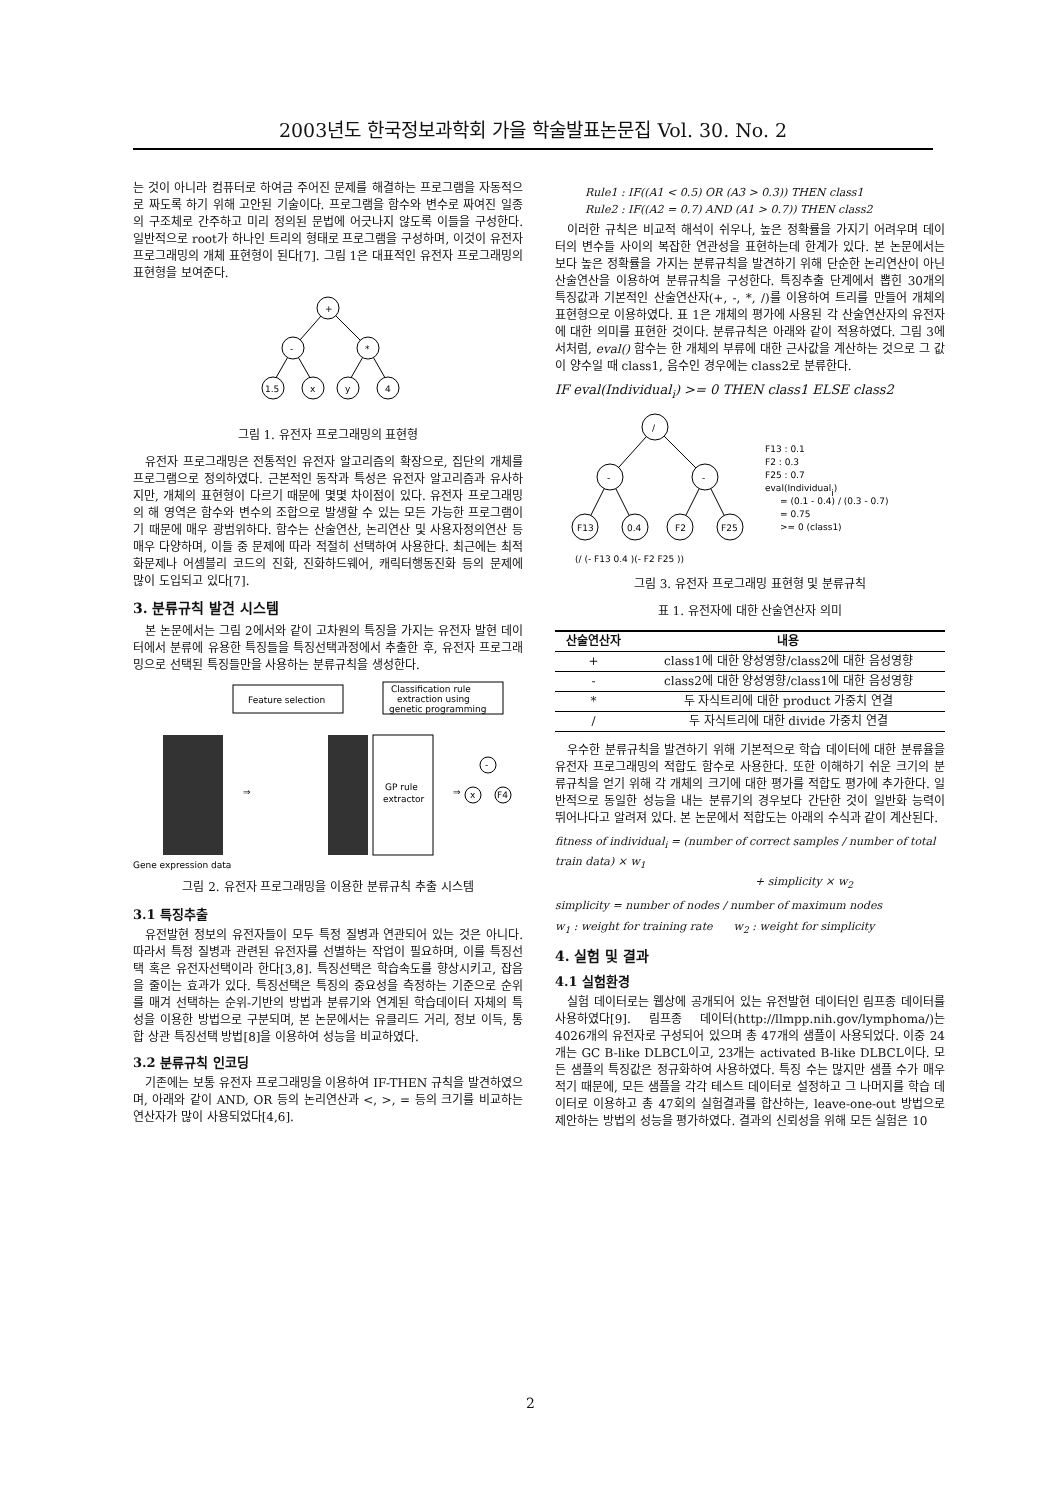2003년도 한국정보과학회 가을 학술발표논문집 Vol. 30. No. 2
는 것이 아니라 컴퓨터로 하여금 주어진 문제를 해결하는 프로그램을 자동적으로 짜도록 하기 위해 고안된 기술이다. 프로그램을 함수와 변수로 짜여진 일종의 구조체로 간주하고 미리 정의된 문법에 어긋나지 않도록 이들을 구성한다. 일반적으로 root가 하나인 트리의 형태로 프로그램을 구성하며, 이것이 유전자 프로그래밍의 개체 표현형이 된다[7]. 그림 1은 대표적인 유전자 프로그래밍의 표현형을 보여준다.
+
-
*
1.5
x
y
4
그림 1. 유전자 프로그래밍의 표현형
유전자 프로그래밍은 전통적인 유전자 알고리즘의 확장으로, 집단의 개체를 프로그램으로 정의하였다. 근본적인 동작과 특성은 유전자 알고리즘과 유사하지만, 개체의 표현형이 다르기 때문에 몇몇 차이점이 있다. 유전자 프로그래밍의 해 영역은 함수와 변수의 조합으로 발생할 수 있는 모든 가능한 프로그램이기 때문에 매우 광범위하다. 함수는 산술연산, 논리연산 및 사용자정의연산 등 매우 다양하며, 이들 중 문제에 따라 적절히 선택하여 사용한다. 최근에는 최적화문제나 어셈블리 코드의 진화, 진화하드웨어, 캐릭터행동진화 등의 문제에 많이 도입되고 있다[7].
3. 분류규칙 발견 시스템
본 논문에서는 그림 2에서와 같이 고차원의 특징을 가지는 유전자 발현 데이터에서 분류에 유용한 특징들을 특징선택과정에서 추출한 후, 유전자 프로그래밍으로 선택된 특징들만을 사용하는 분류규칙을 생성한다.
Feature selection
Classification rule
extraction using
genetic programming
GP rule
extractor
Gene expression data
⇒
⇒
-
x
F4
그림 2. 유전자 프로그래밍을 이용한 분류규칙 추출 시스템
3.1 특징추출
유전발현 정보의 유전자들이 모두 특정 질병과 연관되어 있는 것은 아니다. 따라서 특정 질병과 관련된 유전자를 선별하는 작업이 필요하며, 이를 특징선택 혹은 유전자선택이라 한다[3,8]. 특징선택은 학습속도를 향상시키고, 잡음을 줄이는 효과가 있다. 특징선택은 특징의 중요성을 측정하는 기준으로 순위를 매겨 선택하는 순위-기반의 방법과 분류기와 연계된 학습데이터 자체의 특성을 이용한 방법으로 구분되며, 본 논문에서는 유클리드 거리, 정보 이득, 통합 상관 특징선택 방법[8]을 이용하여 성능을 비교하였다.
3.2 분류규칙 인코딩
기존에는 보통 유전자 프로그래밍을 이용하여 IF-THEN 규칙을 발견하였으며, 아래와 같이 AND, OR 등의 논리연산과 <, >, = 등의 크기를 비교하는 연산자가 많이 사용되었다[4,6].
Rule1 : IF((A1 < 0.5) OR (A3 > 0.3)) THEN class1
Rule2 : IF((A2 = 0.7) AND (A1 > 0.7)) THEN class2
이러한 규칙은 비교적 해석이 쉬우나, 높은 정확률을 가지기 어려우며 데이터의 변수들 사이의 복잡한 연관성을 표현하는데 한계가 있다. 본 논문에서는 보다 높은 정확률을 가지는 분류규칙을 발견하기 위해 단순한 논리연산이 아닌 산술연산을 이용하여 분류규칙을 구성한다. 특징추출 단계에서 뽑힌 30개의 특징값과 기본적인 산술연산자(+, -, *, /)를 이용하여 트리를 만들어 개체의 표현형으로 이용하였다. 표 1은 개체의 평가에 사용된 각 산술연산자의 유전자에 대한 의미를 표현한 것이다. 분류규칙은 아래와 같이 적용하였다. 그림 3에서처럼, eval() 함수는 한 개체의 부류에 대한 근사값을 계산하는 것으로 그 값이 양수일 때 class1, 음수인 경우에는 class2로 분류한다.
IF eval(Individual<sub>i</sub>) >= 0 THEN class1 ELSE class2
/
-
-
F13
0.4
F2
F25
F13 : 0.1
F2 : 0.3
F25 : 0.7
eval(Individuali)
= (0.1 - 0.4) / (0.3 - 0.7)
= 0.75
>= 0 (class1)
(/ (- F13 0.4 )(- F2 F25 ))
그림 3. 유전자 프로그래밍 표현형 및 분류규칙
표 1. 유전자에 대한 산술연산자 의미
| 산술연산자 | 내용 |
| --- | --- |
| + | class1에 대한 양성영향/class2에 대한 음성영향 |
| - | class2에 대한 양성영향/class1에 대한 음성영향 |
| * | 두 자식트리에 대한 product 가중치 연결 |
| / | 두 자식트리에 대한 divide 가중치 연결 |
우수한 분류규칙을 발견하기 위해 기본적으로 학습 데이터에 대한 분류율을 유전자 프로그래밍의 적합도 함수로 사용한다. 또한 이해하기 쉬운 크기의 분류규칙을 얻기 위해 각 개체의 크기에 대한 평가를 적합도 평가에 추가한다. 일반적으로 동일한 성능을 내는 분류기의 경우보다 간단한 것이 일반화 능력이 뛰어나다고 알려져 있다. 본 논문에서 적합도는 아래의 수식과 같이 계산된다.
fitness of individual<sub>i</sub> = (number of correct samples / number of total train data) × w<sub>1</sub>
+ simplicity × w<sub>2</sub>
simplicity = number of nodes / number of maximum nodes
w<sub>1</sub> : weight for training rate w<sub>2</sub> : weight for simplicity
4. 실험 및 결과
4.1 실험환경
실험 데이터로는 웹상에 공개되어 있는 유전발현 데이터인 림프종 데이터를 사용하였다[9]. 림프종 데이터(http://llmpp.nih.gov/lymphoma/)는 4026개의 유전자로 구성되어 있으며 총 47개의 샘플이 사용되었다. 이중 24개는 GC B-like DLBCL이고, 23개는 activated B-like DLBCL이다. 모든 샘플의 특징값은 정규화하여 사용하였다. 특징 수는 많지만 샘플 수가 매우 적기 때문에, 모든 샘플을 각각 테스트 데이터로 설정하고 그 나머지를 학습 데이터로 이용하고 총 47회의 실험결과를 합산하는, leave-one-out 방법으로 제안하는 방법의 성능을 평가하였다. 결과의 신뢰성을 위해 모든 실험은 10
2